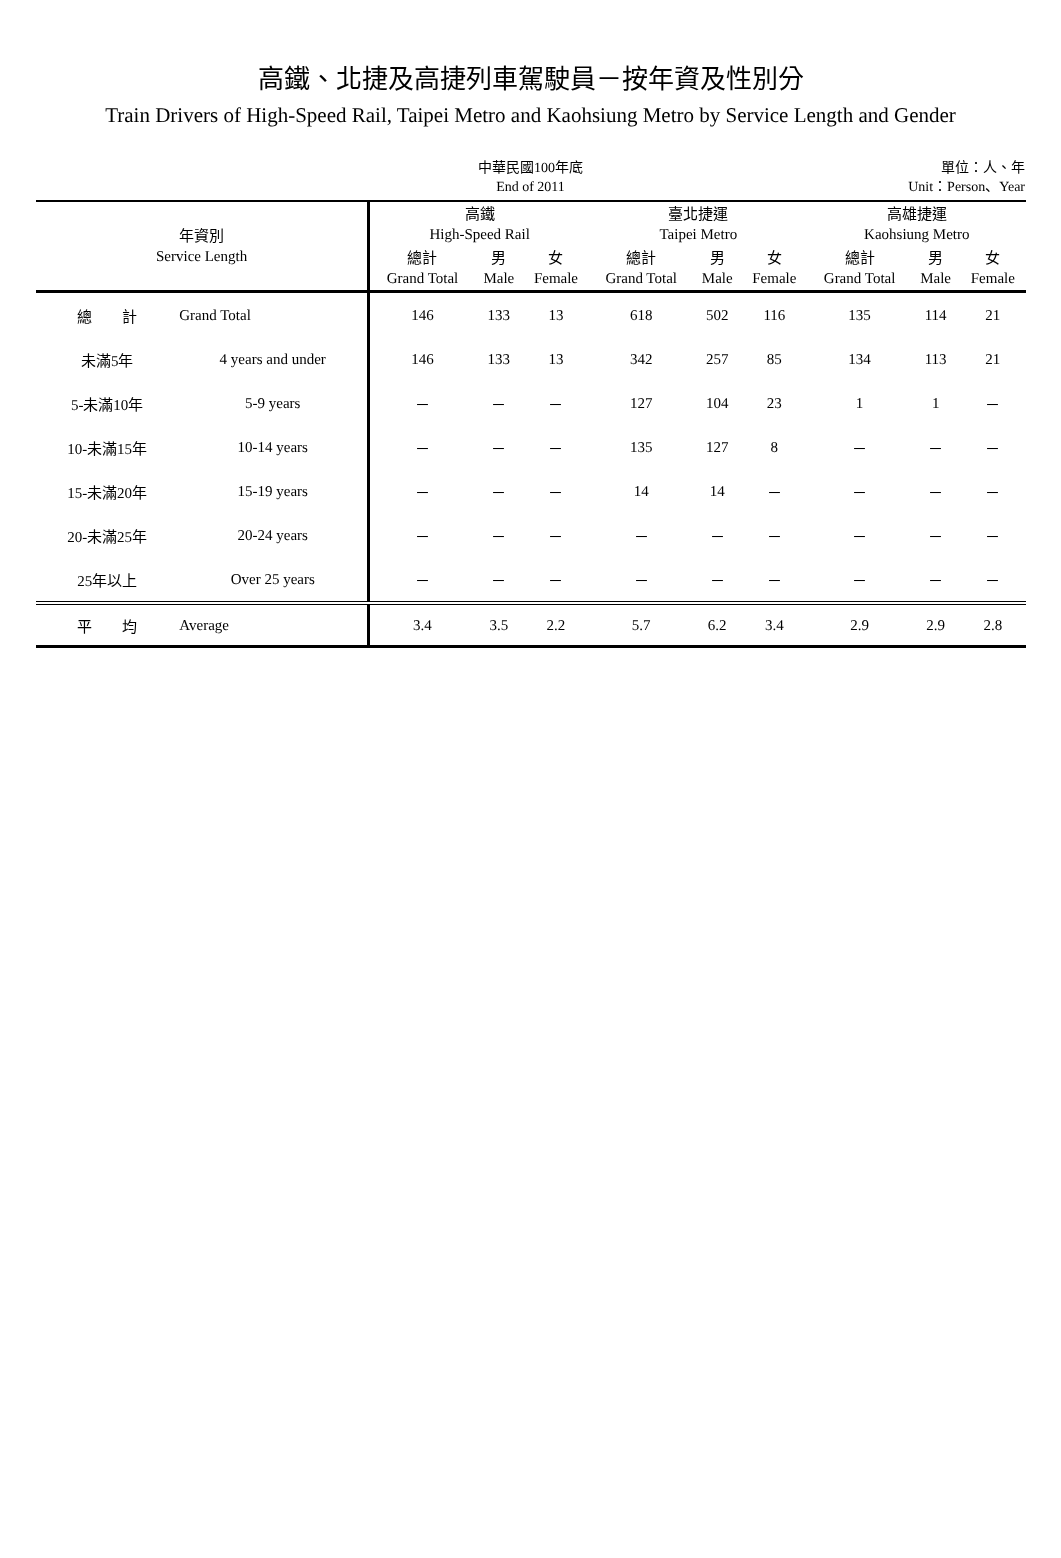高鐵、北捷及高捷列車駕駛員－按年資及性別分
Train Drivers of High-Speed Rail, Taipei Metro and Kaohsiung Metro by Service Length and Gender
中華民國100年底
End of 2011
單位：人、年
Unit：Person、Year
| 年資別 Service Length | | 高鐵 High-Speed Rail | | | 臺北捷運 Taipei Metro | | | 高雄捷運 Kaohsiung Metro | | |
| --- | --- | --- | --- | --- | --- | --- | --- | --- | --- | --- |
| | | 總計 Grand Total | 男 Male | 女 Female | 總計 Grand Total | 男 Male | 女 Female | 總計 Grand Total | 男 Male | 女 Female |
| 總 計 | Grand Total | 146 | 133 | 13 | 618 | 502 | 116 | 135 | 114 | 21 |
| 未滿5年 | 4 years and under | 146 | 133 | 13 | 342 | 257 | 85 | 134 | 113 | 21 |
| 5-未滿10年 | 5-9 years | － | － | － | 127 | 104 | 23 | 1 | 1 | － |
| 10-未滿15年 | 10-14 years | － | － | － | 135 | 127 | 8 | － | － | － |
| 15-未滿20年 | 15-19 years | － | － | － | 14 | 14 | － | － | － | － |
| 20-未滿25年 | 20-24 years | － | － | － | － | － | － | － | － | － |
| 25年以上 | Over 25 years | － | － | － | － | － | － | － | － | － |
| 平 均 | Average | 3.4 | 3.5 | 2.2 | 5.7 | 6.2 | 3.4 | 2.9 | 2.9 | 2.8 |